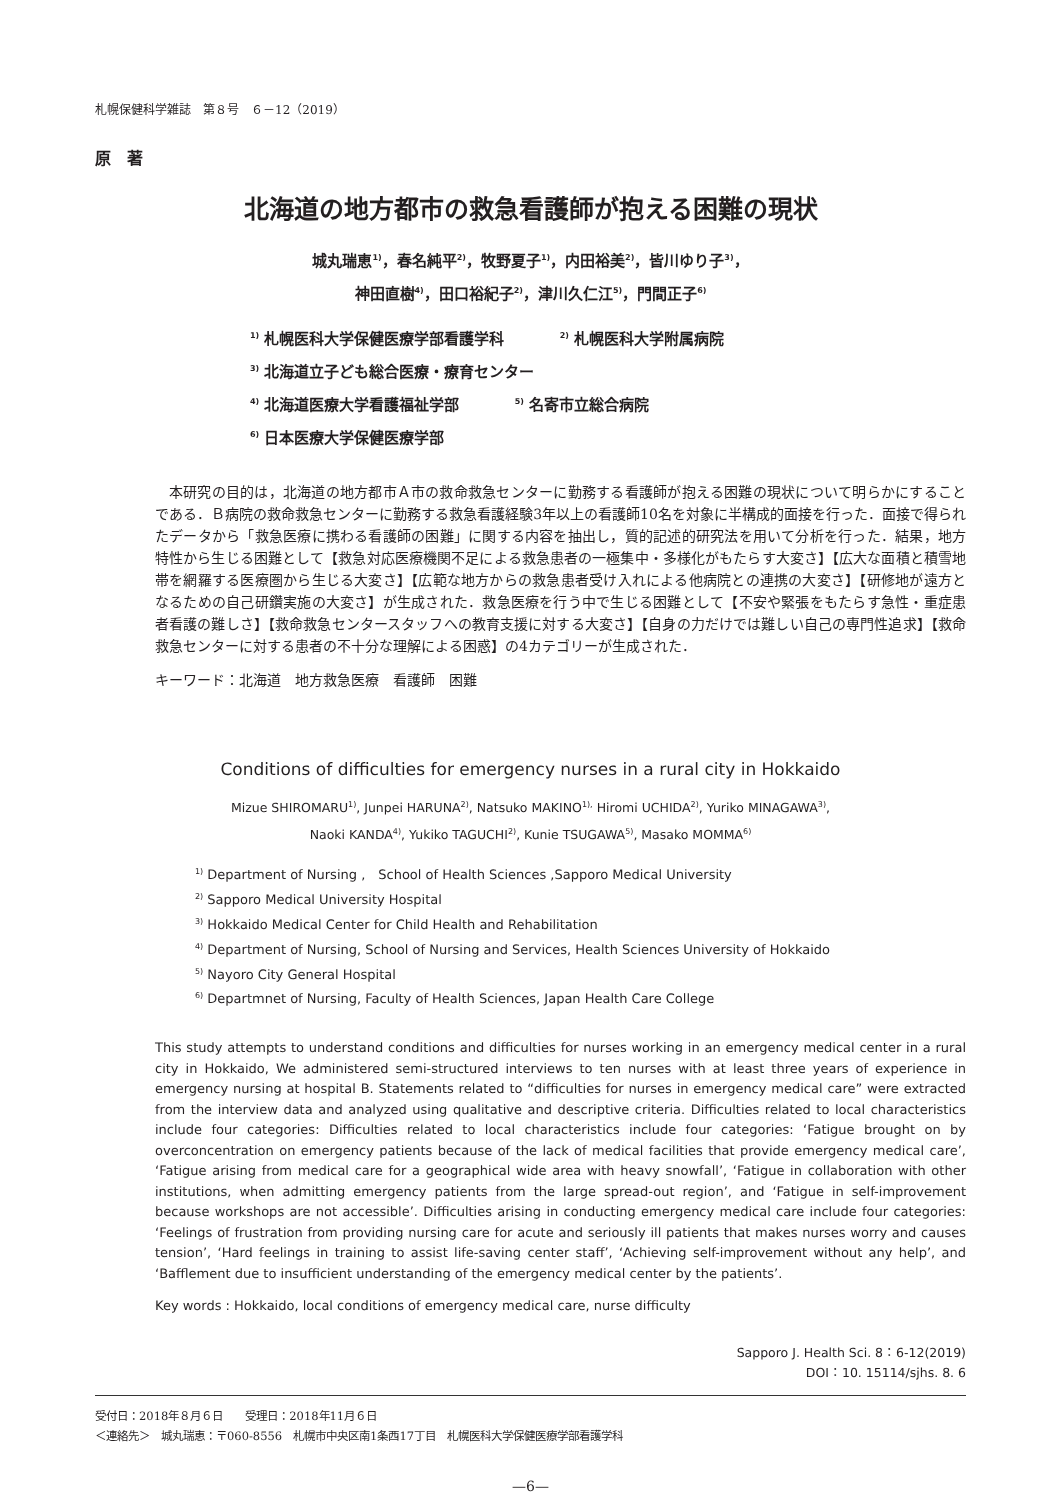札幌保健科学雑誌　第８号　６－12（2019）
原　著
北海道の地方都市の救急看護師が抱える困難の現状
城丸瑞恵<sup>1)</sup>，春名純平<sup>2)</sup>，牧野夏子<sup>1)</sup>，内田裕美<sup>2)</sup>，皆川ゆり子<sup>3)</sup>，
神田直樹<sup>4)</sup>，田口裕紀子<sup>2)</sup>，津川久仁江<sup>5)</sup>，門間正子<sup>6)</sup>
<sup>1)</sup> 札幌医科大学保健医療学部看護学科 <sup>2)</sup> 札幌医科大学附属病院
<sup>3)</sup> 北海道立子ども総合医療・療育センター
<sup>4)</sup> 北海道医療大学看護福祉学部 <sup>5)</sup> 名寄市立総合病院
<sup>6)</sup> 日本医療大学保健医療学部
本研究の目的は，北海道の地方都市Ａ市の救命救急センターに勤務する看護師が抱える困難の現状について明らかにすることである．Ｂ病院の救命救急センターに勤務する救急看護経験3年以上の看護師10名を対象に半構成的面接を行った．面接で得られたデータから「救急医療に携わる看護師の困難」に関する内容を抽出し，質的記述的研究法を用いて分析を行った．結果，地方特性から生じる困難として【救急対応医療機関不足による救急患者の一極集中・多様化がもたらす大変さ】【広大な面積と積雪地帯を網羅する医療圏から生じる大変さ】【広範な地方からの救急患者受け入れによる他病院との連携の大変さ】【研修地が遠方となるための自己研鑽実施の大変さ】が生成された．救急医療を行う中で生じる困難として【不安や緊張をもたらす急性・重症患者看護の難しさ】【救命救急センタースタッフへの教育支援に対する大変さ】【自身の力だけでは難しい自己の専門性追求】【救命救急センターに対する患者の不十分な理解による困惑】の4カテゴリーが生成された．
キーワード：北海道　地方救急医療　看護師　困難
Conditions of difficulties for emergency nurses in a rural city in Hokkaido
Mizue SHIROMARU<sup>1)</sup>, Junpei HARUNA<sup>2)</sup>, Natsuko MAKINO<sup>1),</sup> Hiromi UCHIDA<sup>2)</sup>, Yuriko MINAGAWA<sup>3)</sup>,
Naoki KANDA<sup>4)</sup>, Yukiko TAGUCHI<sup>2)</sup>, Kunie TSUGAWA<sup>5)</sup>, Masako MOMMA<sup>6)</sup>
<sup>1)</sup> Department of Nursing ,　School of Health Sciences ,Sapporo Medical University
<sup>2)</sup> Sapporo Medical University Hospital
<sup>3)</sup> Hokkaido Medical Center for Child Health and Rehabilitation
<sup>4)</sup> Department of Nursing, School of Nursing and Services, Health Sciences University of Hokkaido
<sup>5)</sup> Nayoro City General Hospital
<sup>6)</sup> Departmnet of Nursing, Faculty of Health Sciences, Japan Health Care College
This study attempts to understand conditions and difficulties for nurses working in an emergency medical center in a rural city in Hokkaido, We administered semi-structured interviews to ten nurses with at least three years of experience in emergency nursing at hospital B. Statements related to “difficulties for nurses in emergency medical care” were extracted from the interview data and analyzed using qualitative and descriptive criteria. Difficulties related to local characteristics include four categories: Difficulties related to local characteristics include four categories: ‘Fatigue brought on by overconcentration on emergency patients because of the lack of medical facilities that provide emergency medical care’, ‘Fatigue arising from medical care for a geographical wide area with heavy snowfall’, ‘Fatigue in collaboration with other institutions, when admitting emergency patients from the large spread-out region’, and ‘Fatigue in self-improvement because workshops are not accessible’. Difficulties arising in conducting emergency medical care include four categories: ‘Feelings of frustration from providing nursing care for acute and seriously ill patients that makes nurses worry and causes tension’, ‘Hard feelings in training to assist life-saving center staff’, ‘Achieving self-improvement without any help’, and ‘Bafflement due to insufficient understanding of the emergency medical center by the patients’.
Key words : Hokkaido, local conditions of emergency medical care, nurse difficulty
Sapporo J. Health Sci. 8：6-12(2019)
DOI：10. 15114/sjhs. 8. 6
受付日：2018年８月６日　　受理日：2018年11月６日
＜連絡先＞　城丸瑞恵：〒060-8556　札幌市中央区南1条西17丁目　札幌医科大学保健医療学部看護学科
—6—